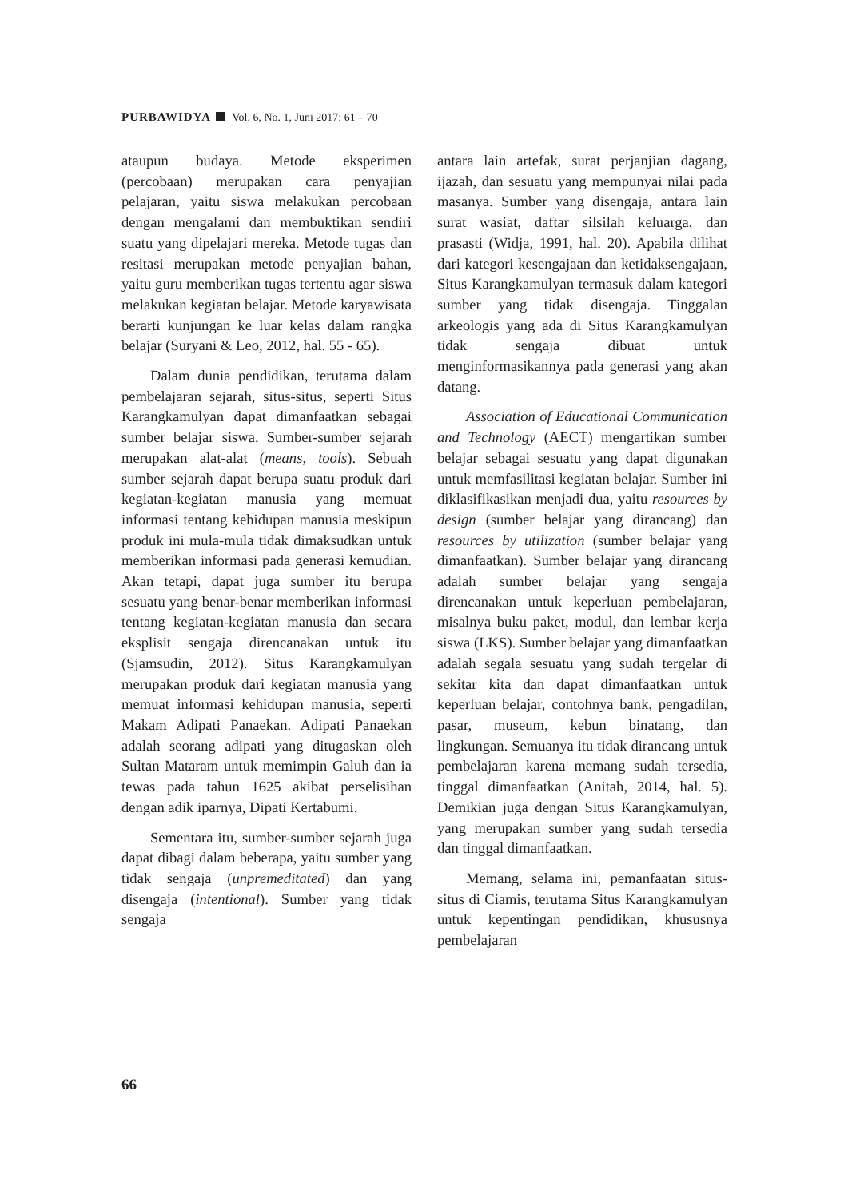PURBAWIDYA Vol. 6, No. 1, Juni 2017: 61 – 70
ataupun budaya. Metode eksperimen (percobaan) merupakan cara penyajian pelajaran, yaitu siswa melakukan percobaan dengan mengalami dan membuktikan sendiri suatu yang dipelajari mereka. Metode tugas dan resitasi merupakan metode penyajian bahan, yaitu guru memberikan tugas tertentu agar siswa melakukan kegiatan belajar. Metode karyawisata berarti kunjungan ke luar kelas dalam rangka belajar (Suryani & Leo, 2012, hal. 55 - 65).
Dalam dunia pendidikan, terutama dalam pembelajaran sejarah, situs-situs, seperti Situs Karangkamulyan dapat dimanfaatkan sebagai sumber belajar siswa. Sumber-sumber sejarah merupakan alat-alat (means, tools). Sebuah sumber sejarah dapat berupa suatu produk dari kegiatan-kegiatan manusia yang memuat informasi tentang kehidupan manusia meskipun produk ini mula-mula tidak dimaksudkan untuk memberikan informasi pada generasi kemudian. Akan tetapi, dapat juga sumber itu berupa sesuatu yang benar-benar memberikan informasi tentang kegiatan-kegiatan manusia dan secara eksplisit sengaja direncanakan untuk itu (Sjamsudin, 2012). Situs Karangkamulyan merupakan produk dari kegiatan manusia yang memuat informasi kehidupan manusia, seperti Makam Adipati Panaekan. Adipati Panaekan adalah seorang adipati yang ditugaskan oleh Sultan Mataram untuk memimpin Galuh dan ia tewas pada tahun 1625 akibat perselisihan dengan adik iparnya, Dipati Kertabumi.
Sementara itu, sumber-sumber sejarah juga dapat dibagi dalam beberapa, yaitu sumber yang tidak sengaja (unpremeditated) dan yang disengaja (intentional). Sumber yang tidak sengaja
antara lain artefak, surat perjanjian dagang, ijazah, dan sesuatu yang mempunyai nilai pada masanya. Sumber yang disengaja, antara lain surat wasiat, daftar silsilah keluarga, dan prasasti (Widja, 1991, hal. 20). Apabila dilihat dari kategori kesengajaan dan ketidaksengajaan, Situs Karangkamulyan termasuk dalam kategori sumber yang tidak disengaja. Tinggalan arkeologis yang ada di Situs Karangkamulyan tidak sengaja dibuat untuk menginformasikannya pada generasi yang akan datang.
Association of Educational Communication and Technology (AECT) mengartikan sumber belajar sebagai sesuatu yang dapat digunakan untuk memfasilitasi kegiatan belajar. Sumber ini diklasifikasikan menjadi dua, yaitu resources by design (sumber belajar yang dirancang) dan resources by utilization (sumber belajar yang dimanfaatkan). Sumber belajar yang dirancang adalah sumber belajar yang sengaja direncanakan untuk keperluan pembelajaran, misalnya buku paket, modul, dan lembar kerja siswa (LKS). Sumber belajar yang dimanfaatkan adalah segala sesuatu yang sudah tergelar di sekitar kita dan dapat dimanfaatkan untuk keperluan belajar, contohnya bank, pengadilan, pasar, museum, kebun binatang, dan lingkungan. Semuanya itu tidak dirancang untuk pembelajaran karena memang sudah tersedia, tinggal dimanfaatkan (Anitah, 2014, hal. 5). Demikian juga dengan Situs Karangkamulyan, yang merupakan sumber yang sudah tersedia dan tinggal dimanfaatkan.
Memang, selama ini, pemanfaatan situs-situs di Ciamis, terutama Situs Karangkamulyan untuk kepentingan pendidikan, khususnya pembelajaran
66